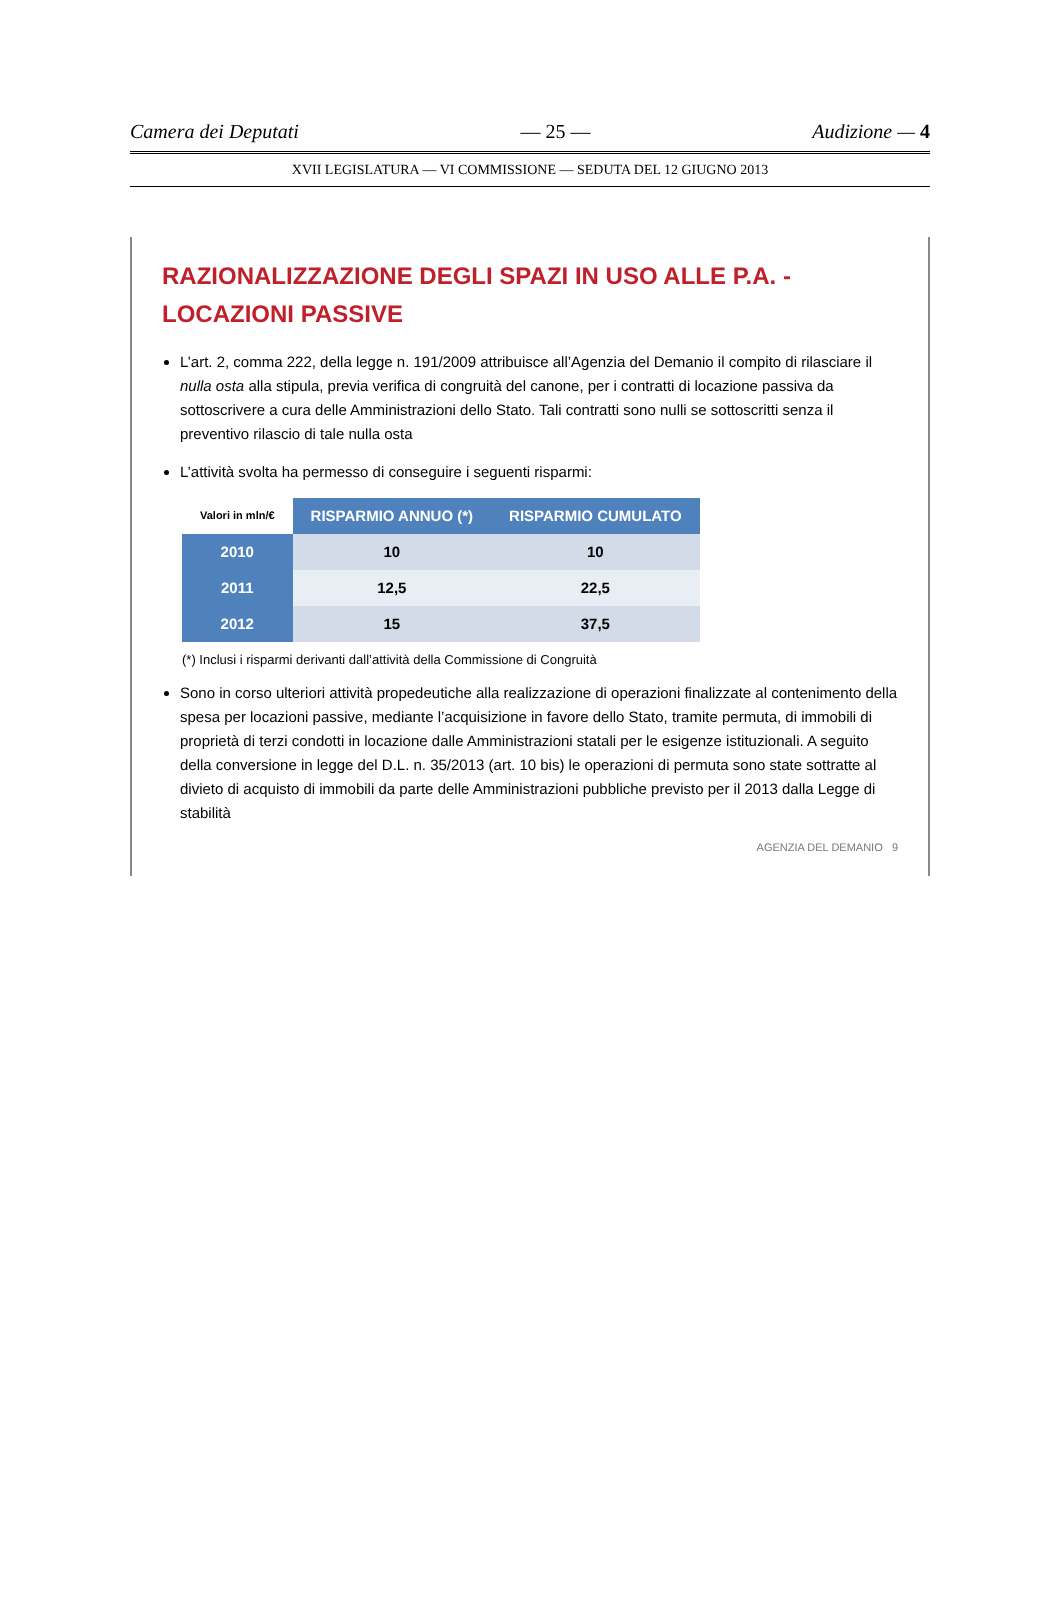Camera dei Deputati — 25 — Audizione — 4
XVII LEGISLATURA — VI COMMISSIONE — SEDUTA DEL 12 GIUGNO 2013
RAZIONALIZZAZIONE DEGLI SPAZI IN USO ALLE P.A. - LOCAZIONI PASSIVE
L’art. 2, comma 222, della legge n. 191/2009 attribuisce all’Agenzia del Demanio il compito di rilasciare il nulla osta alla stipula, previa verifica di congruità del canone, per i contratti di locazione passiva da sottoscrivere a cura delle Amministrazioni dello Stato. Tali contratti sono nulli se sottoscritti senza il preventivo rilascio di tale nulla osta
L’attività svolta ha permesso di conseguire i seguenti risparmi:
| Valori in mln/€ | RISPARMIO ANNUO (*) | RISPARMIO CUMULATO |
| 2010 | 10 | 10 |
| 2011 | 12,5 | 22,5 |
| 2012 | 15 | 37,5 |
(*) Inclusi i risparmi derivanti dall’attività della Commissione di Congruità
Sono in corso ulteriori attività propedeutiche alla realizzazione di operazioni finalizzate al contenimento della spesa per locazioni passive, mediante l’acquisizione in favore dello Stato, tramite permuta, di immobili di proprietà di terzi condotti in locazione dalle Amministrazioni statali per le esigenze istituzionali. A seguito della conversione in legge del D.L. n. 35/2013 (art. 10 bis) le operazioni di permuta sono state sottratte al divieto di acquisto di immobili da parte delle Amministrazioni pubbliche previsto per il 2013 dalla Legge di stabilità
AGENZIA DEL DEMANIO 9